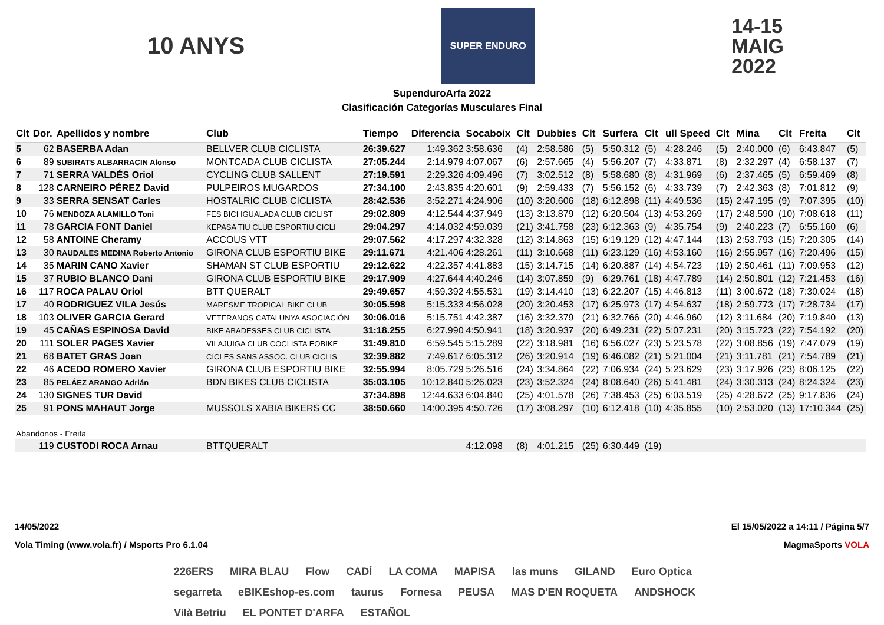10 ANYS
SUPER ENDURO
14-15
MAIG
2022
SupenduroArfa 2022
Clasificación Categorías Musculares Final
| Clt | Dor. | Apellidos y nombre | Club | Tiempo | Diferencia | Socaboix | Clt | Dubbies | Clt | Surfera | Clt | ull Speed | Clt | Mina | Clt | Freita | Clt |
| --- | --- | --- | --- | --- | --- | --- | --- | --- | --- | --- | --- | --- | --- | --- | --- | --- | --- |
| 5 | 62 | BASERBA Adan | BELLVER CLUB CICLISTA | 26:39.627 | 1:49.362 | 3:58.636 | (4) | 2:58.586 | (5) | 5:50.312 | (5) | 4:28.246 | (5) | 2:40.000 | (6) | 6:43.847 | (5) |
| 6 | 89 | SUBIRATS ALBARRACIN Alonso | MONTCADA CLUB CICLISTA | 27:05.244 | 2:14.979 | 4:07.067 | (6) | 2:57.665 | (4) | 5:56.207 | (7) | 4:33.871 | (8) | 2:32.297 | (4) | 6:58.137 | (7) |
| 7 | 71 | SERRA VALDÉS Oriol | CYCLING CLUB SALLENT | 27:19.591 | 2:29.326 | 4:09.496 | (7) | 3:02.512 | (8) | 5:58.680 | (8) | 4:31.969 | (6) | 2:37.465 | (5) | 6:59.469 | (8) |
| 8 | 128 | CARNEIRO PÉREZ David | PULPEIROS MUGARDOS | 27:34.100 | 2:43.835 | 4:20.601 | (9) | 2:59.433 | (7) | 5:56.152 | (6) | 4:33.739 | (7) | 2:42.363 | (8) | 7:01.812 | (9) |
| 9 | 33 | SERRA SENSAT Carles | HOSTALRIC CLUB CICLISTA | 28:42.536 | 3:52.271 | 4:24.906 | (10) | 3:20.606 | (18) | 6:12.898 | (11) | 4:49.536 | (15) | 2:47.195 | (9) | 7:07.395 | (10) |
| 10 | 76 | MENDOZA ALAMILLO Toni | FES BICI IGUALADA CLUB CICLIST | 29:02.809 | 4:12.544 | 4:37.949 | (13) | 3:13.879 | (12) | 6:20.504 | (13) | 4:53.269 | (17) | 2:48.590 | (10) | 7:08.618 | (11) |
| 11 | 78 | GARCIA FONT Daniel | KEPASA TIU CLUB ESPORTIU CICLI | 29:04.297 | 4:14.032 | 4:59.039 | (21) | 3:41.758 | (23) | 6:12.363 | (9) | 4:35.754 | (9) | 2:40.223 | (7) | 6:55.160 | (6) |
| 12 | 58 | ANTOINE Cheramy | ACCOUS VTT | 29:07.562 | 4:17.297 | 4:32.328 | (12) | 3:14.863 | (15) | 6:19.129 | (12) | 4:47.144 | (13) | 2:53.793 | (15) | 7:20.305 | (14) |
| 13 | 30 | RAUDALES MEDINA Roberto Antonio | GIRONA CLUB ESPORTIU BIKE | 29:11.671 | 4:21.406 | 4:28.261 | (11) | 3:10.668 | (11) | 6:23.129 | (16) | 4:53.160 | (16) | 2:55.957 | (16) | 7:20.496 | (15) |
| 14 | 35 | MARIN CANO Xavier | SHAMAN ST CLUB ESPORTIU | 29:12.622 | 4:22.357 | 4:41.883 | (15) | 3:14.715 | (14) | 6:20.887 | (14) | 4:54.723 | (19) | 2:50.461 | (11) | 7:09.953 | (12) |
| 15 | 37 | RUBIO BLANCO Dani | GIRONA CLUB ESPORTIU BIKE | 29:17.909 | 4:27.644 | 4:40.246 | (14) | 3:07.859 | (9) | 6:29.761 | (18) | 4:47.789 | (14) | 2:50.801 | (12) | 7:21.453 | (16) |
| 16 | 117 | ROCA PALAU Oriol | BTT QUERALT | 29:49.657 | 4:59.392 | 4:55.531 | (19) | 3:14.410 | (13) | 6:22.207 | (15) | 4:46.813 | (11) | 3:00.672 | (18) | 7:30.024 | (18) |
| 17 | 40 | RODRIGUEZ VILA Jesús | MARESME TROPICAL BIKE CLUB | 30:05.598 | 5:15.333 | 4:56.028 | (20) | 3:20.453 | (17) | 6:25.973 | (17) | 4:54.637 | (18) | 2:59.773 | (17) | 7:28.734 | (17) |
| 18 | 103 | OLIVER GARCIA Gerard | VETERANOS CATALUNYA ASOCIACIÓN | 30:06.016 | 5:15.751 | 4:42.387 | (16) | 3:32.379 | (21) | 6:32.766 | (20) | 4:46.960 | (12) | 3:11.684 | (20) | 7:19.840 | (13) |
| 19 | 45 | CAÑAS ESPINOSA David | BIKE ABADESSES CLUB CICLISTA | 31:18.255 | 6:27.990 | 4:50.941 | (18) | 3:20.937 | (20) | 6:49.231 | (22) | 5:07.231 | (20) | 3:15.723 | (22) | 7:54.192 | (20) |
| 20 | 111 | SOLER PAGES Xavier | VILAJUIGA CLUB COCLISTA EOBIKE | 31:49.810 | 6:59.545 | 5:15.289 | (22) | 3:18.981 | (16) | 6:56.027 | (23) | 5:23.578 | (22) | 3:08.856 | (19) | 7:47.079 | (19) |
| 21 | 68 | BATET GRAS Joan | CICLES SANS ASSOC. CLUB CICLIS | 32:39.882 | 7:49.617 | 6:05.312 | (26) | 3:20.914 | (19) | 6:46.082 | (21) | 5:21.004 | (21) | 3:11.781 | (21) | 7:54.789 | (21) |
| 22 | 46 | ACEDO ROMERO Xavier | GIRONA CLUB ESPORTIU BIKE | 32:55.994 | 8:05.729 | 5:26.516 | (24) | 3:34.864 | (22) | 7:06.934 | (24) | 5:23.629 | (23) | 3:17.926 | (23) | 8:06.125 | (22) |
| 23 | 85 | PELÁEZ ARANGO Adrián | BDN BIKES CLUB CICLISTA | 35:03.105 | 10:12.840 | 5:26.023 | (23) | 3:52.324 | (24) | 8:08.640 | (26) | 5:41.481 | (24) | 3:30.313 | (24) | 8:24.324 | (23) |
| 24 | 130 | SIGNES TUR David | | 37:34.898 | 12:44.633 | 6:04.840 | (25) | 4:01.578 | (26) | 7:38.453 | (25) | 6:03.519 | (25) | 4:28.672 | (25) | 9:17.836 | (24) |
| 25 | 91 | PONS MAHAUT Jorge | MUSSOLS XABIA BIKERS CC | 38:50.660 | 14:00.395 | 4:50.726 | (17) | 3:08.297 | (10) | 6:12.418 | (10) | 4:35.855 | (10) | 2:53.020 | (13) | 17:10.344 | (25) |
| Abandonos - Freita | | | | | | | | | | | | | | | | | |
| | 119 | CUSTODI ROCA Arnau | BTTQUERALT | | | 4:12.098 | (8) | 4:01.215 | (25) | 6:30.449 | (19) | | | | | | |
14/05/2022 El 15/05/2022 a 14:11 / Página 5/7
Vola Timing (www.vola.fr) / Msports Pro 6.1.04 MagmaSports VOLA
226ERS MIRA BLAU Flow CADÍ LA COMA MAPISA las muns GILAND Euro Optica segarreta eBIKEshop-es.com taurus Fornesa PEUSA MAS D'EN ROQUETA ANDSHOCK Vilà Betriu EL PONTET D'ARFA ESTAÑOL